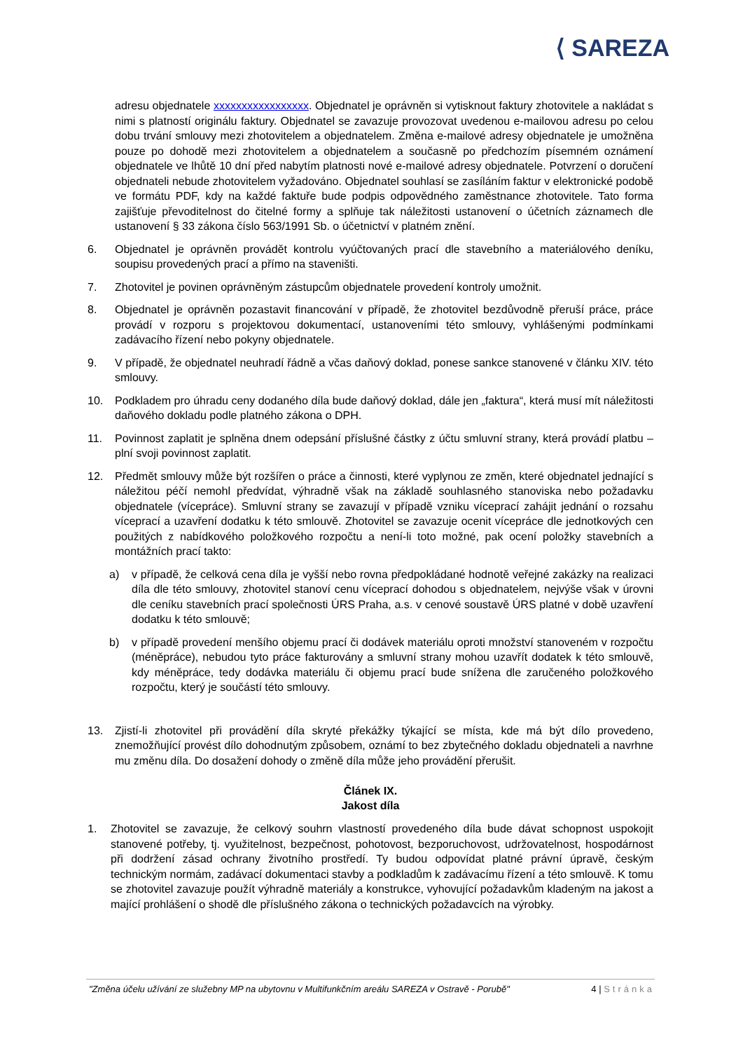⟨ SAREZA
adresu objednatele xxxxxxxxxxxxxxxxx. Objednatel je oprávněn si vytisknout faktury zhotovitele a nakládat s nimi s platností originálu faktury. Objednatel se zavazuje provozovat uvedenou e-mailovou adresu po celou dobu trvání smlouvy mezi zhotovitelem a objednatelem. Změna e-mailové adresy objednatele je umožněna pouze po dohodě mezi zhotovitelem a objednatelem a současně po předchozím písemném oznámení objednatele ve lhůtě 10 dní před nabytím platnosti nové e-mailové adresy objednatele. Potvrzení o doručení objednateli nebude zhotovitelem vyžadováno. Objednatel souhlasí se zasíláním faktur v elektronické podobě ve formátu PDF, kdy na každé faktuře bude podpis odpovědného zaměstnance zhotovitele. Tato forma zajišťuje převoditelnost do čitelné formy a splňuje tak náležitosti ustanovení o účetních záznamech dle ustanovení § 33 zákona číslo 563/1991 Sb. o účetnictví v platném znění.
6. Objednatel je oprávněn provádět kontrolu vyúčtovaných prací dle stavebního a materiálového deníku, soupisu provedených prací a přímo na staveništi.
7. Zhotovitel je povinen oprávněným zástupcům objednatele provedení kontroly umožnit.
8. Objednatel je oprávněn pozastavit financování v případě, že zhotovitel bezdůvodně přeruší práce, práce provádí v rozporu s projektovou dokumentací, ustanoveními této smlouvy, vyhlášenými podmínkami zadávacího řízení nebo pokyny objednatele.
9. V případě, že objednatel neuhradí řádně a včas daňový doklad, ponese sankce stanovené v článku XIV. této smlouvy.
10. Podkladem pro úhradu ceny dodaného díla bude daňový doklad, dále jen „faktura“, která musí mít náležitosti daňového dokladu podle platného zákona o DPH.
11. Povinnost zaplatit je splněna dnem odepsání příslušné částky z účtu smluvní strany, která provádí platbu – plní svoji povinnost zaplatit.
12. Předmět smlouvy může být rozšířen o práce a činnosti, které vyplynou ze změn, které objednatel jednající s náležitou péčí nemohl předvídat, výhradně však na základě souhlasného stanoviska nebo požadavku objednatele (vícepráce). Smluvní strany se zavazují v případě vzniku víceprací zahájit jednání o rozsahu víceprací a uzavření dodatku k této smlouvě. Zhotovitel se zavazuje ocenit vícepráce dle jednotkových cen použitých z nabídkového položkového rozpočtu a není-li toto možné, pak ocení položky stavebních a montážních prací takto:
a) v případě, že celková cena díla je vyšší nebo rovna předpokládané hodnotě veřejné zakázky na realizaci díla dle této smlouvy, zhotovitel stanoví cenu víceprací dohodou s objednatelem, nejvýše však v úrovni dle ceníku stavebních prací společnosti ÚRS Praha, a.s. v cenové soustavě ÚRS platné v době uzavření dodatku k této smlouvě;
b) v případě provedení menšího objemu prací či dodávek materiálu oproti množství stanoveném v rozpočtu (méněpráce), nebudou tyto práce fakturovány a smluvní strany mohou uzavřít dodatek k této smlouvě, kdy méněpráce, tedy dodávka materiálu či objemu prací bude snížena dle zaručeného položkového rozpočtu, který je součástí této smlouvy.
13. Zjistí-li zhotovitel při provádění díla skryté překážky týkající se místa, kde má být dílo provedeno, znemožňující provést dílo dohodnutým způsobem, oznámí to bez zbytečného dokladu objednateli a navrhne mu změnu díla. Do dosažení dohody o změně díla může jeho provádění přerušit.
Článek IX.
Jakost díla
1. Zhotovitel se zavazuje, že celkový souhrn vlastností provedeného díla bude dávat schopnost uspokojit stanovené potřeby, tj. využitelnost, bezpečnost, pohotovost, bezporuchovost, udržovatelnost, hospodárnost při dodržení zásad ochrany životního prostředí. Ty budou odpovídat platné právní úpravě, českým technickým normám, zadávací dokumentaci stavby a podkladům k zadávacímu řízení a této smlouvě. K tomu se zhotovitel zavazuje použít výhradně materiály a konstrukce, vyhovující požadavkům kladeným na jakost a mající prohlášení o shodě dle příslušného zákona o technických požadavcích na výrobky.
"Změna účelu užívání ze služebny MP na ubytovnu v Multifunkčním areálu SAREZA v Ostravě - Porubě"
4 | Stránka